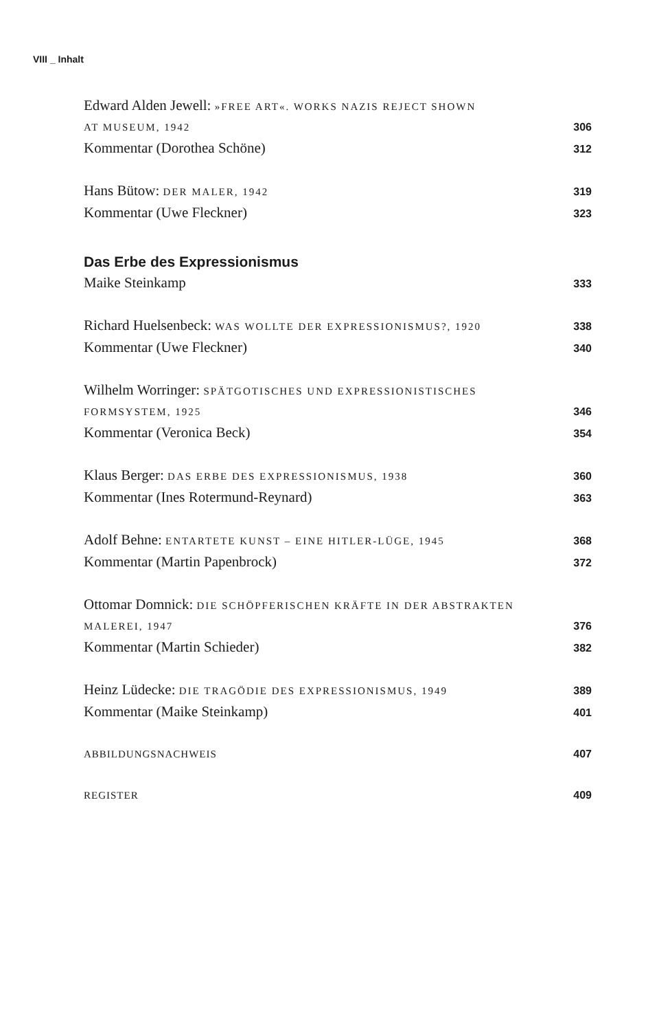VIII _ Inhalt
Edward Alden Jewell: »FREE ART«. WORKS NAZIS REJECT SHOWN
AT MUSEUM, 1942 306
Kommentar (Dorothea Schöne) 312
Hans Bütow: DER MALER, 1942 319
Kommentar (Uwe Fleckner) 323
Das Erbe des Expressionismus
Maike Steinkamp 333
Richard Huelsenbeck: WAS WOLLTE DER EXPRESSIONISMUS?, 1920 338
Kommentar (Uwe Fleckner) 340
Wilhelm Worringer: SPÄTGOTISCHES UND EXPRESSIONISTISCHES
FORMSYSTEM, 1925 346
Kommentar (Veronica Beck) 354
Klaus Berger: DAS ERBE DES EXPRESSIONISMUS, 1938 360
Kommentar (Ines Rotermund-Reynard) 363
Adolf Behne: ENTARTETE KUNST – EINE HITLER-LÜGE, 1945 368
Kommentar (Martin Papenbrock) 372
Ottomar Domnick: DIE SCHÖPFERISCHEN KRÄFTE IN DER ABSTRAKTEN
MALEREI, 1947 376
Kommentar (Martin Schieder) 382
Heinz Lüdecke: DIE TRAGÖDIE DES EXPRESSIONISMUS, 1949 389
Kommentar (Maike Steinkamp) 401
ABBILDUNGSNACHWEIS 407
REGISTER 409